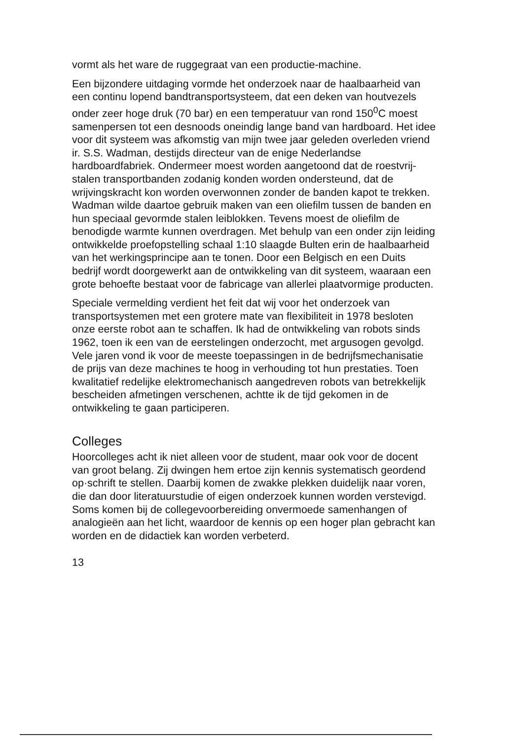vormt als het ware de ruggegraat van een productie-machine.
Een bijzondere uitdaging vormde het onderzoek naar de haalbaarheid van een continu lopend bandtransportsysteem, dat een deken van houtvezels onder zeer hoge druk (70 bar) en een temperatuur van rond 150<sup>0</sup>C moest samenpersen tot een desnoods oneindig lange band van hardboard. Het idee voor dit systeem was afkomstig van mijn twee jaar geleden overleden vriend ir. S.S. Wadman, destijds directeur van de enige Nederlandse hardboardfabriek. Ondermeer moest worden aangetoond dat de roestvrij-stalen transportbanden zodanig konden worden ondersteund, dat de wrijvingskracht kon worden overwonnen zonder de banden kapot te trekken. Wadman wilde daartoe gebruik maken van een oliefilm tussen de banden en hun speciaal gevormde stalen leiblokken. Tevens moest de oliefilm de benodigde warmte kunnen overdragen. Met behulp van een onder zijn leiding ontwikkelde proefopstelling schaal 1:10 slaagde Bulten erin de haalbaarheid van het werkingsprincipe aan te tonen. Door een Belgisch en een Duits bedrijf wordt doorgewerkt aan de ontwikkeling van dit systeem, waaraan een grote behoefte bestaat voor de fabricage van allerlei plaatvormige producten.
Speciale vermelding verdient het feit dat wij voor het onderzoek van transportsystemen met een grotere mate van flexibiliteit in 1978 besloten onze eerste robot aan te schaffen. Ik had de ontwikkeling van robots sinds 1962, toen ik een van de eerstelingen onderzocht, met argusogen gevolgd.
Vele jaren vond ik voor de meeste toepassingen in de bedrijfsmechanisatie de prijs van deze machines te hoog in verhouding tot hun prestaties. Toen kwalitatief redelijke elektromechanisch aangedreven robots van betrekkelijk bescheiden afmetingen verschenen, achtte ik de tijd gekomen in de ontwikkeling te gaan participeren.
Colleges
Hoorcolleges acht ik niet alleen voor de student, maar ook voor de docent van groot belang. Zij dwingen hem ertoe zijn kennis systematisch geordend op·schrift te stellen. Daarbij komen de zwakke plekken duidelijk naar voren, die dan door literatuurstudie of eigen onderzoek kunnen worden verstevigd. Soms komen bij de collegevoorbereiding onvermoede samenhangen of analogieën aan het licht, waardoor de kennis op een hoger plan gebracht kan worden en de didactiek kan worden verbeterd.
13